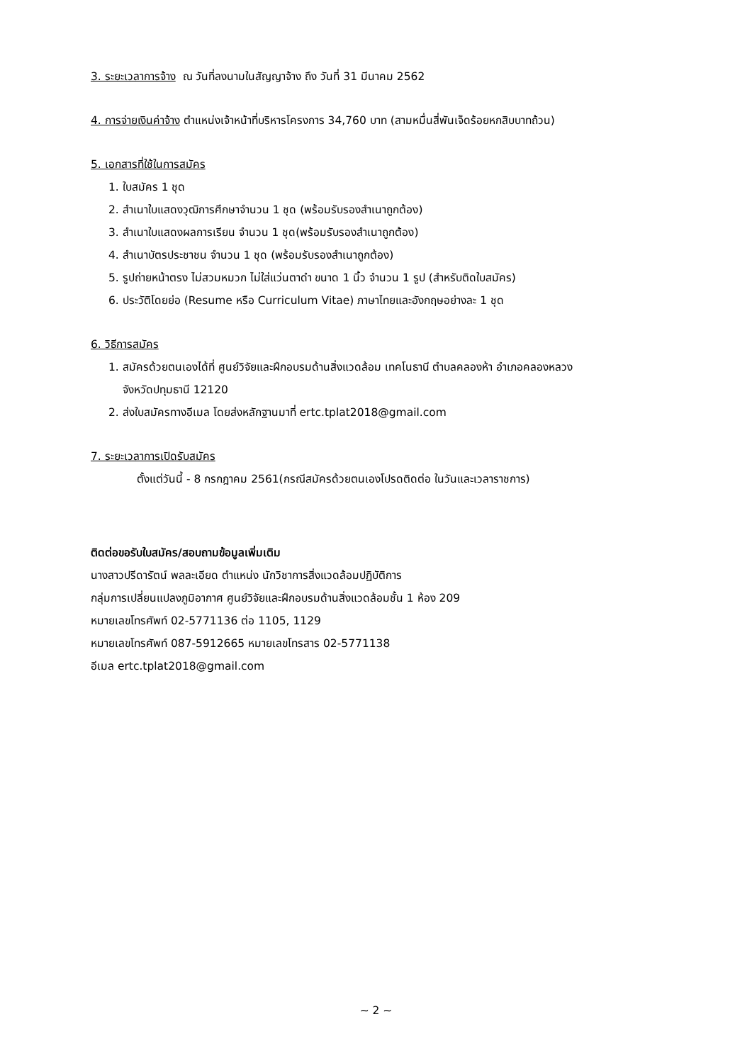3. ระยะเวลาการจ้าง ณ วันที่ลงนามในสัญญาจ้าง ถึง วันที่ 31 มีนาคม 2562
4. การจ่ายเงินค่าจ้าง ตำแหน่งเจ้าหน้าที่บริหารโครงการ 34,760 บาท (สามหมื่นสี่พันเจ็ดร้อยหกสิบบาทถ้วน)
5. เอกสารที่ใช้ในการสมัคร
1. ใบสมัคร 1 ชุด
2. สำเนาใบแสดงวุฒิการศึกษาจำนวน 1 ชุด (พร้อมรับรองสำเนาถูกต้อง)
3. สำเนาใบแสดงผลการเรียน จำนวน 1 ชุด(พร้อมรับรองสำเนาถูกต้อง)
4. สำเนาบัตรประชาชน จำนวน 1 ชุด (พร้อมรับรองสำเนาถูกต้อง)
5. รูปถ่ายหน้าตรง ไม่สวมหมวก ไม่ใส่แว่นตาดำ ขนาด 1 นิ้ว จำนวน 1 รูป (สำหรับติดใบสมัคร)
6. ประวัติโดยย่อ (Resume หรือ Curriculum Vitae) ภาษาไทยและอังกฤษอย่างละ 1 ชุด
6. วิธีการสมัคร
1. สมัครด้วยตนเองได้ที่ ศูนย์วิจัยและฝึกอบรมด้านสิ่งแวดล้อม เทคโนธานี ตำบลคลองห้า อำเภอคลองหลวง
จังหวัดปทุมธานี 12120
2. ส่งใบสมัครทางอีเมล โดยส่งหลักฐานมาที่ ertc.tplat2018@gmail.com
7. ระยะเวลาการเปิดรับสมัคร
ตั้งแต่วันนี้ - 8 กรกฎาคม 2561(กรณีสมัครด้วยตนเองโปรดติดต่อ ในวันและเวลาราชการ)
ติดต่อขอรับใบสมัคร/สอบถามข้อมูลเพิ่มเติม
นางสาวปรีดารัตน์ พลละเอียด ตำแหน่ง นักวิชาการสิ่งแวดล้อมปฏิบัติการ
กลุ่มการเปลี่ยนแปลงภูมิอากาศ ศูนย์วิจัยและฝึกอบรมด้านสิ่งแวดล้อมชั้น 1 ห้อง 209
หมายเลขโทรศัพท์ 02-5771136 ต่อ 1105, 1129
หมายเลขโทรศัพท์ 087-5912665 หมายเลขโทรสาร 02-5771138
อีเมล ertc.tplat2018@gmail.com
~ 2 ~